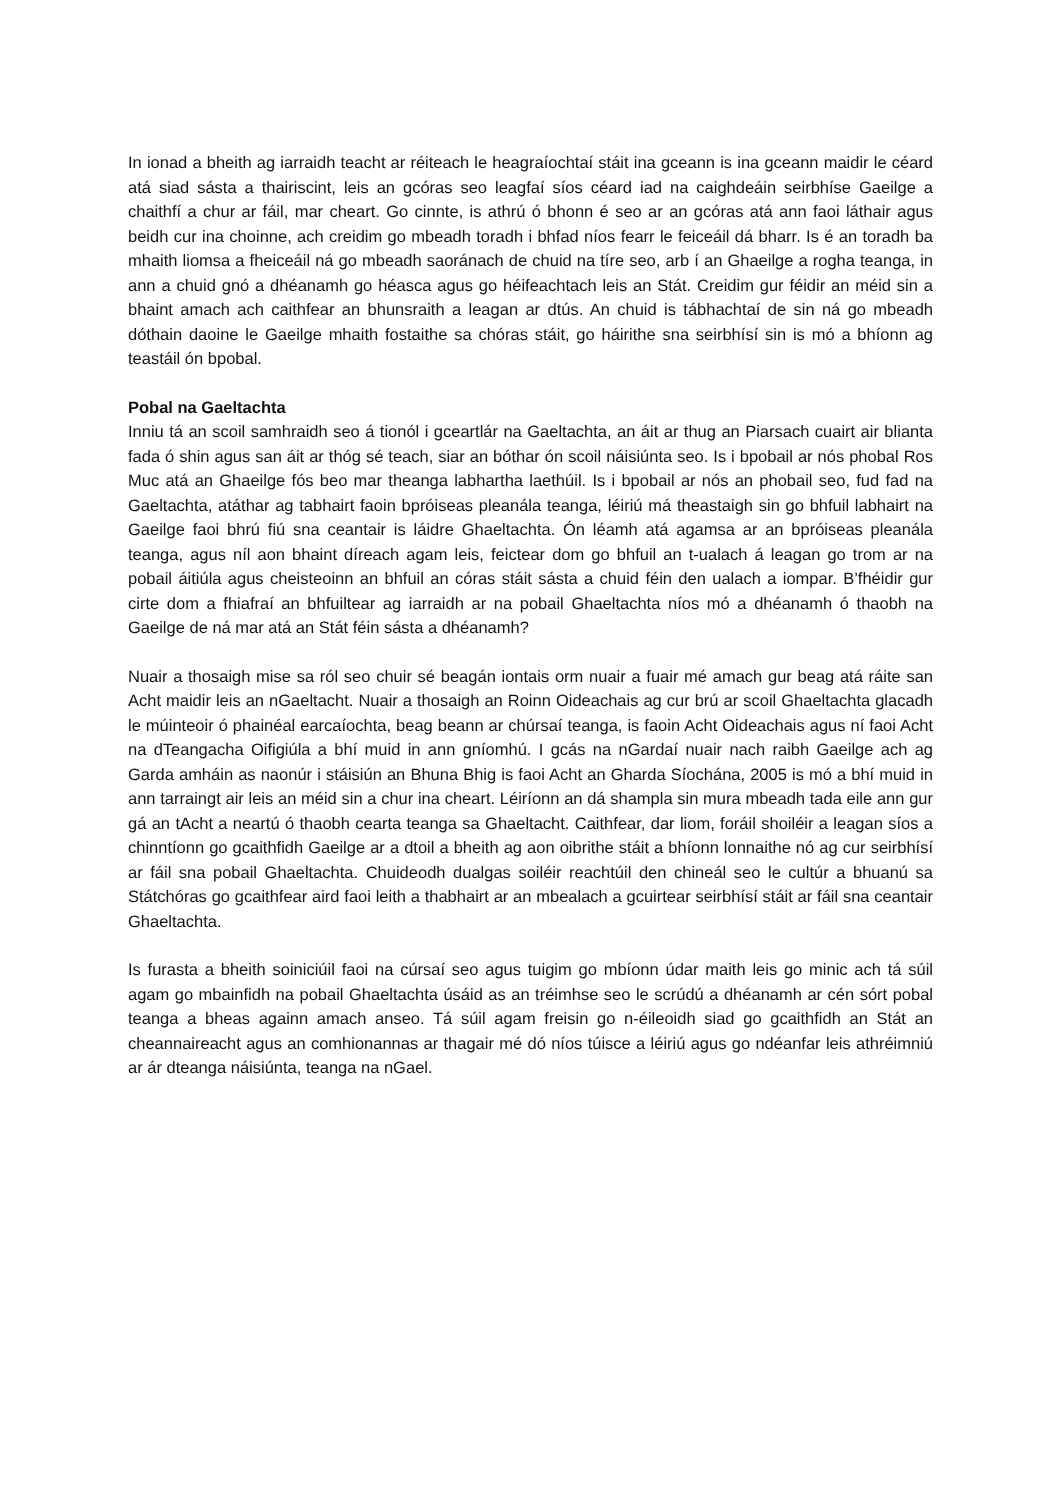In ionad a bheith ag iarraidh teacht ar réiteach le heagraíochtaí stáit ina gceann is ina gceann maidir le céard atá siad sásta a thairiscint, leis an gcóras seo leagfaí síos céard iad na caighdeáin seirbhíse Gaeilge a chaithfí a chur ar fáil, mar cheart. Go cinnte, is athrú ó bhonn é seo ar an gcóras atá ann faoi láthair agus beidh cur ina choinne, ach creidim go mbeadh toradh i bhfad níos fearr le feiceáil dá bharr. Is é an toradh ba mhaith liomsa a fheiceáil ná go mbeadh saoránach de chuid na tíre seo, arb í an Ghaeilge a rogha teanga, in ann a chuid gnó a dhéanamh go héasca agus go héifeachtach leis an Stát. Creidim gur féidir an méid sin a bhaint amach ach caithfear an bhunsraith a leagan ar dtús. An chuid is tábhachtaí de sin ná go mbeadh dóthain daoine le Gaeilge mhaith fostaithe sa chóras stáit, go háirithe sna seirbhísí sin is mó a bhíonn ag teastáil ón bpobal.
Pobal na Gaeltachta
Inniu tá an scoil samhraidh seo á tionól i gceartlár na Gaeltachta, an áit ar thug an Piarsach cuairt air blianta fada ó shin agus san áit ar thóg sé teach, siar an bóthar ón scoil náisiúnta seo. Is i bpobail ar nós phobal Ros Muc atá an Ghaeilge fós beo mar theanga labhartha laethúil. Is i bpobail ar nós an phobail seo, fud fad na Gaeltachta, atáthar ag tabhairt faoin bpróiseas pleanála teanga, léiriú má theastaigh sin go bhfuil labhairt na Gaeilge faoi bhrú fiú sna ceantair is láidre Ghaeltachta. Ón léamh atá agamsa ar an bpróiseas pleanála teanga, agus níl aon bhaint díreach agam leis, feictear dom go bhfuil an t-ualach á leagan go trom ar na pobail áitiúla agus cheisteoinn an bhfuil an córas stáit sásta a chuid féin den ualach a iompar. B’fhéidir gur cirte dom a fhiafraí an bhfuiltear ag iarraidh ar na pobail Ghaeltachta níos mó a dhéanamh ó thaobh na Gaeilge de ná mar atá an Stát féin sásta a dhéanamh?
Nuair a thosaigh mise sa ról seo chuir sé beagán iontais orm nuair a fuair mé amach gur beag atá ráite san Acht maidir leis an nGaeltacht. Nuair a thosaigh an Roinn Oideachais ag cur brú ar scoil Ghaeltachta glacadh le múinteoir ó phainéal earcaíochta, beag beann ar chúrsaí teanga, is faoin Acht Oideachais agus ní faoi Acht na dTeangacha Oifigiúla a bhí muid in ann gníomhú. I gcás na nGardaí nuair nach raibh Gaeilge ach ag Garda amháin as naonúr i stáisiún an Bhuna Bhig is faoi Acht an Gharda Síochána, 2005 is mó a bhí muid in ann tarraingt air leis an méid sin a chur ina cheart. Léiríonn an dá shampla sin mura mbeadh tada eile ann gur gá an tAcht a neartú ó thaobh cearta teanga sa Ghaeltacht. Caithfear, dar liom, foráil shoiléir a leagan síos a chinntíonn go gcaithfidh Gaeilge ar a dtoil a bheith ag aon oibrithe stáit a bhíonn lonnaithe nó ag cur seirbhísí ar fáil sna pobail Ghaeltachta. Chuideodh dualgas soiléir reachtúil den chineál seo le cultúr a bhuanú sa Státchóras go gcaithfear aird faoi leith a thabhairt ar an mbealach a gcuirtear seirbhísí stáit ar fáil sna ceantair Ghaeltachta.
Is furasta a bheith soiniciúil faoi na cúrsaí seo agus tuigim go mbíonn údar maith leis go minic ach tá súil agam go mbainfidh na pobail Ghaeltachta úsáid as an tréimhse seo le scrúdú a dhéanamh ar cén sórt pobal teanga a bheas againn amach anseo. Tá súil agam freisin go n-éileoidh siad go gcaithfidh an Stát an cheannaireacht agus an comhionannas ar thagair mé dó níos túisce a léiriú agus go ndéanfar leis athréimniú ar ár dteanga náisiúnta, teanga na nGael.